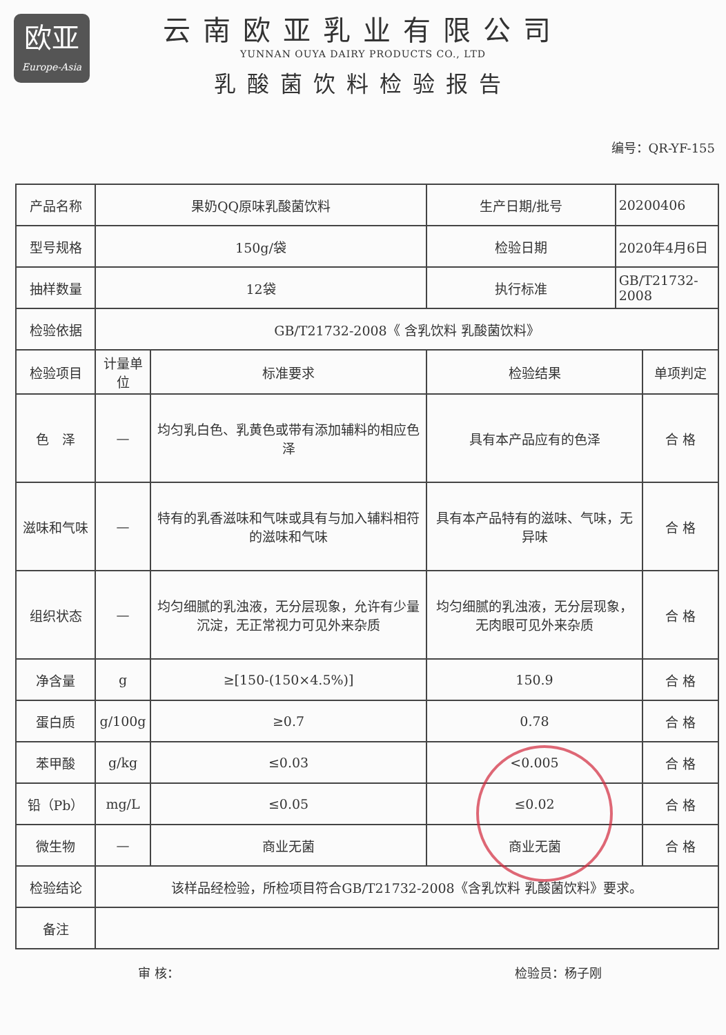欧亚
Europe-Asia
云南欧亚乳业有限公司
YUNNAN OUYA DAIRY PRODUCTS CO., LTD
乳酸菌饮料检验报告
编号：QR-YF-155
| 产品名称 | 果奶QQ原味乳酸菌饮料 | | 生产日期/批号 | 20200406 | |
| 型号规格 | 150g/袋 | | 检验日期 | 2020年4月6日 | |
| 抽样数量 | 12袋 | | 执行标准 | GB/T21732-2008 | |
| 检验依据 | GB/T21732-2008《 含乳饮料 乳酸菌饮料》 | | | | |
| 检验项目 | 计量单位 | 标准要求 | 检验结果 | | 单项判定 |
| 色 泽 | — | 均匀乳白色、乳黄色或带有添加辅料的相应色泽 | 具有本产品应有的色泽 | | 合 格 |
| 滋味和气味 | — | 特有的乳香滋味和气味或具有与加入辅料相符的滋味和气味 | 具有本产品特有的滋味、气味，无异味 | | 合 格 |
| 组织状态 | — | 均匀细腻的乳浊液，无分层现象，允许有少量沉淀，无正常视力可见外来杂质 | 均匀细腻的乳浊液，无分层现象，无肉眼可见外来杂质 | | 合 格 |
| 净含量 | g | ≥[150-(150×4.5%)] | 150.9 | | 合 格 |
| 蛋白质 | g/100g | ≥0.7 | 0.78 | | 合 格 |
| 苯甲酸 | g/kg | ≤0.03 | <0.005 | | 合 格 |
| 铅（Pb） | mg/L | ≤0.05 | ≤0.02 | | 合 格 |
| 微生物 | — | 商业无菌 | 商业无菌 | | 合 格 |
| 检验结论 | 该样品经检验，所检项目符合GB/T21732-2008《含乳饮料 乳酸菌饮料》要求。 | | | | |
| 备注 | | | | | |
审 核： 检验员：杨子刚